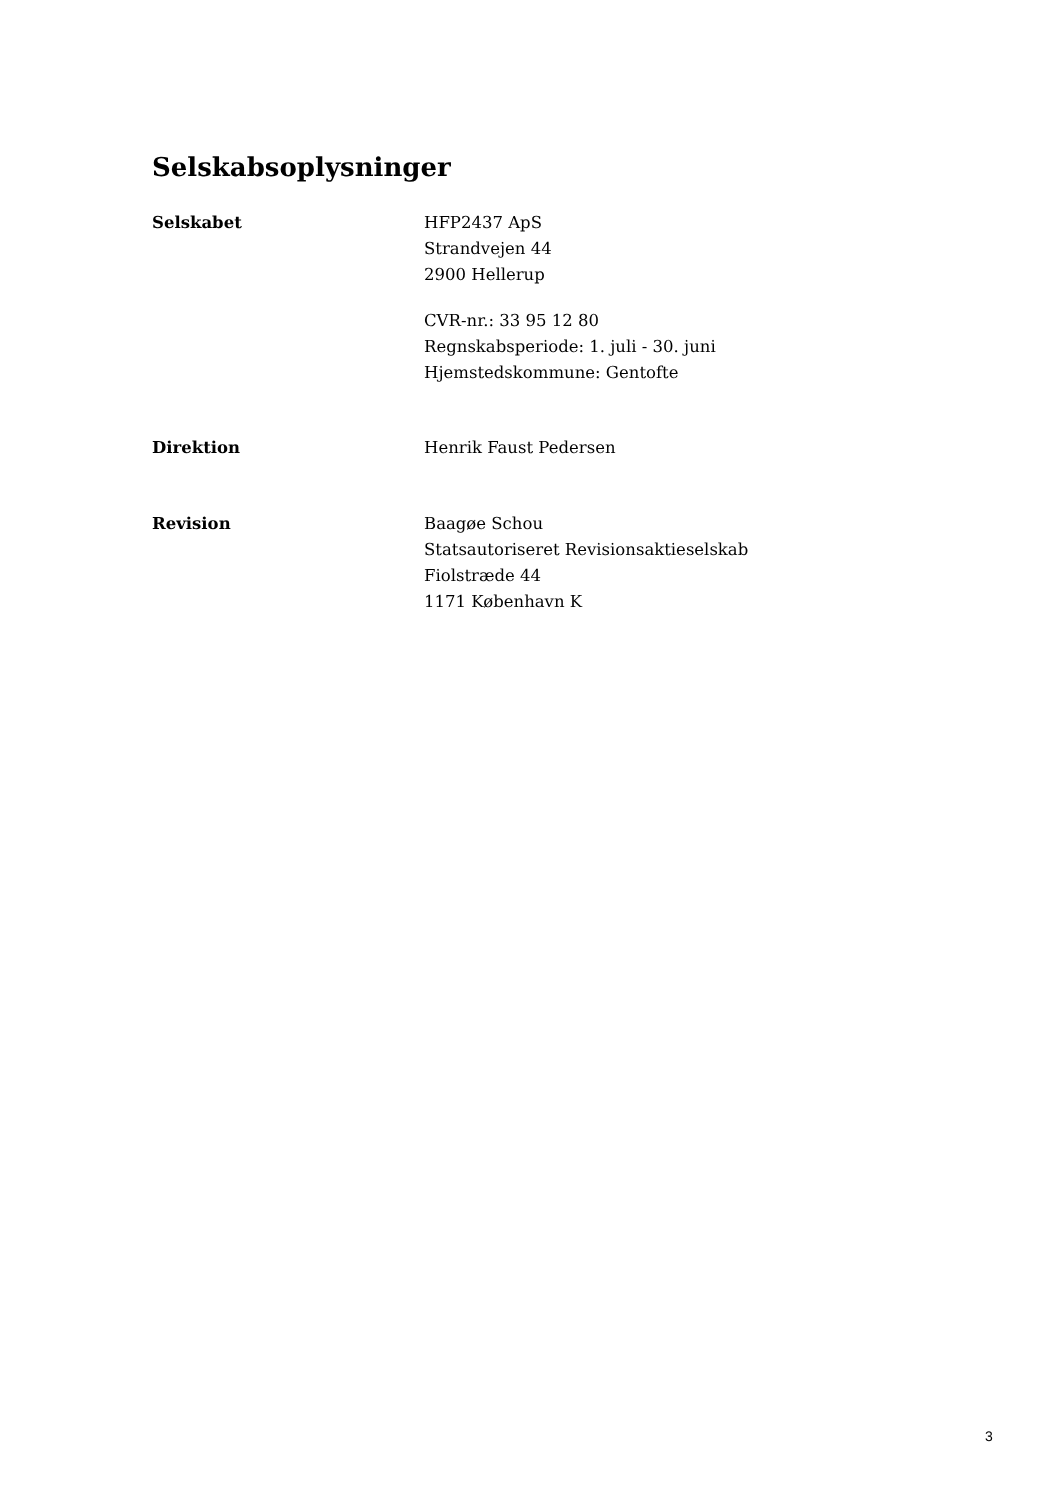Selskabsoplysninger
Selskabet HFP2437 ApS
Strandvejen 44
2900 Hellerup
CVR-nr.: 33 95 12 80
Regnskabsperiode: 1. juli - 30. juni
Hjemstedskommune: Gentofte
Direktion Henrik Faust Pedersen
Revision Baagøe Schou
Statsautoriseret Revisionsaktieselskab
Fiolstræde 44
1171 København K
3